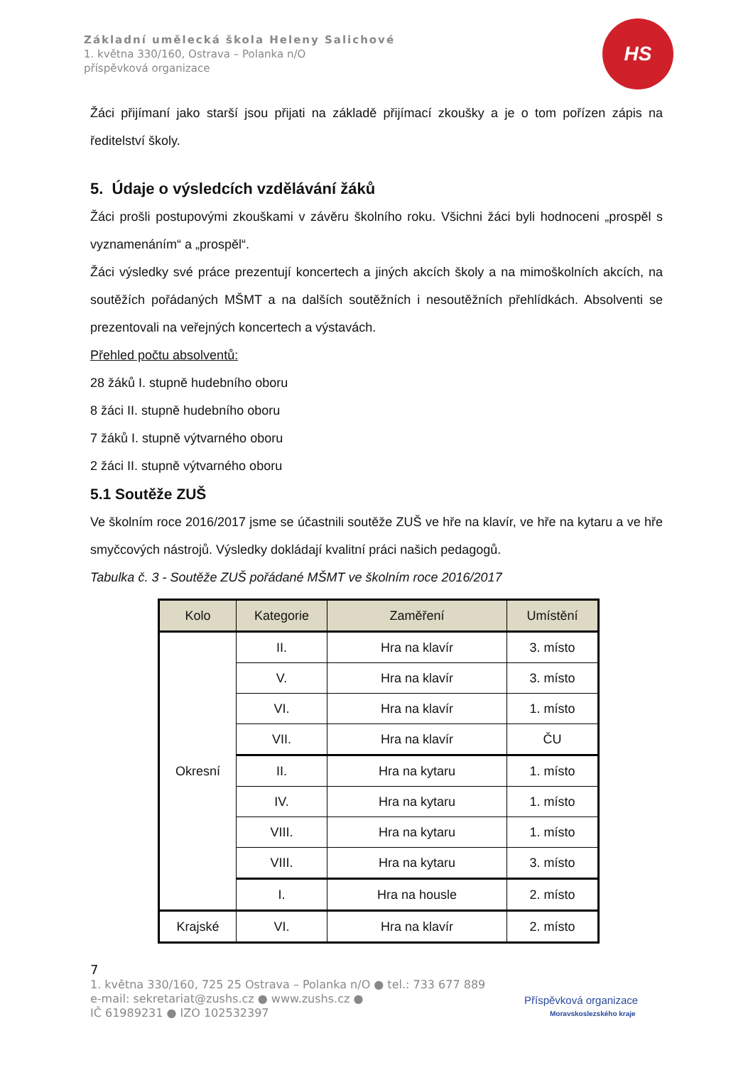Základní umělecká škola Heleny Salichové
1. května 330/160, Ostrava – Polanka n/O
příspěvková organizace
HS
Žáci přijímaní jako starší jsou přijati na základě přijímací zkoušky a je o tom pořízen zápis na ředitelství školy.
5. Údaje o výsledcích vzdělávání žáků
Žáci prošli postupovými zkouškami v závěru školního roku. Všichni žáci byli hodnoceni „prospěl s vyznamenáním“ a „prospěl“.
Žáci výsledky své práce prezentují koncertech a jiných akcích školy a na mimoškolních akcích, na soutěžích pořádaných MŠMT a na dalších soutěžních i nesoutěžních přehlídkách. Absolventi se prezentovali na veřejných koncertech a výstavách.
Přehled počtu absolventů:
28 žáků I. stupně hudebního oboru
8 žáci II. stupně hudebního oboru
7 žáků I. stupně výtvarného oboru
2 žáci II. stupně výtvarného oboru
5.1 Soutěže ZUŠ
Ve školním roce 2016/2017 jsme se účastnili soutěže ZUŠ ve hře na klavír, ve hře na kytaru a ve hře smyčcových nástrojů. Výsledky dokládají kvalitní práci našich pedagogů.
Tabulka č. 3 - Soutěže ZUŠ pořádané MŠMT ve školním roce 2016/2017
| Kolo | Kategorie | Zaměření | Umístění |
| --- | --- | --- | --- |
| Okresní | II. | Hra na klavír | 3. místo |
| | V. | Hra na klavír | 3. místo |
| | VI. | Hra na klavír | 1. místo |
| | VII. | Hra na klavír | ČU |
| | II. | Hra na kytaru | 1. místo |
| | IV. | Hra na kytaru | 1. místo |
| | VIII. | Hra na kytaru | 1. místo |
| | VIII. | Hra na kytaru | 3. místo |
| | I. | Hra na housle | 2. místo |
| Krajské | VI. | Hra na klavír | 2. místo |
7
1. května 330/160, 725 25 Ostrava – Polanka n/O ● tel.: 733 677 889
e-mail: sekretariat@zushs.cz ● www.zushs.cz ●
IČ 61989231 ● IZO 102532397
Příspěvková organizace
Moravskoslezského kraje